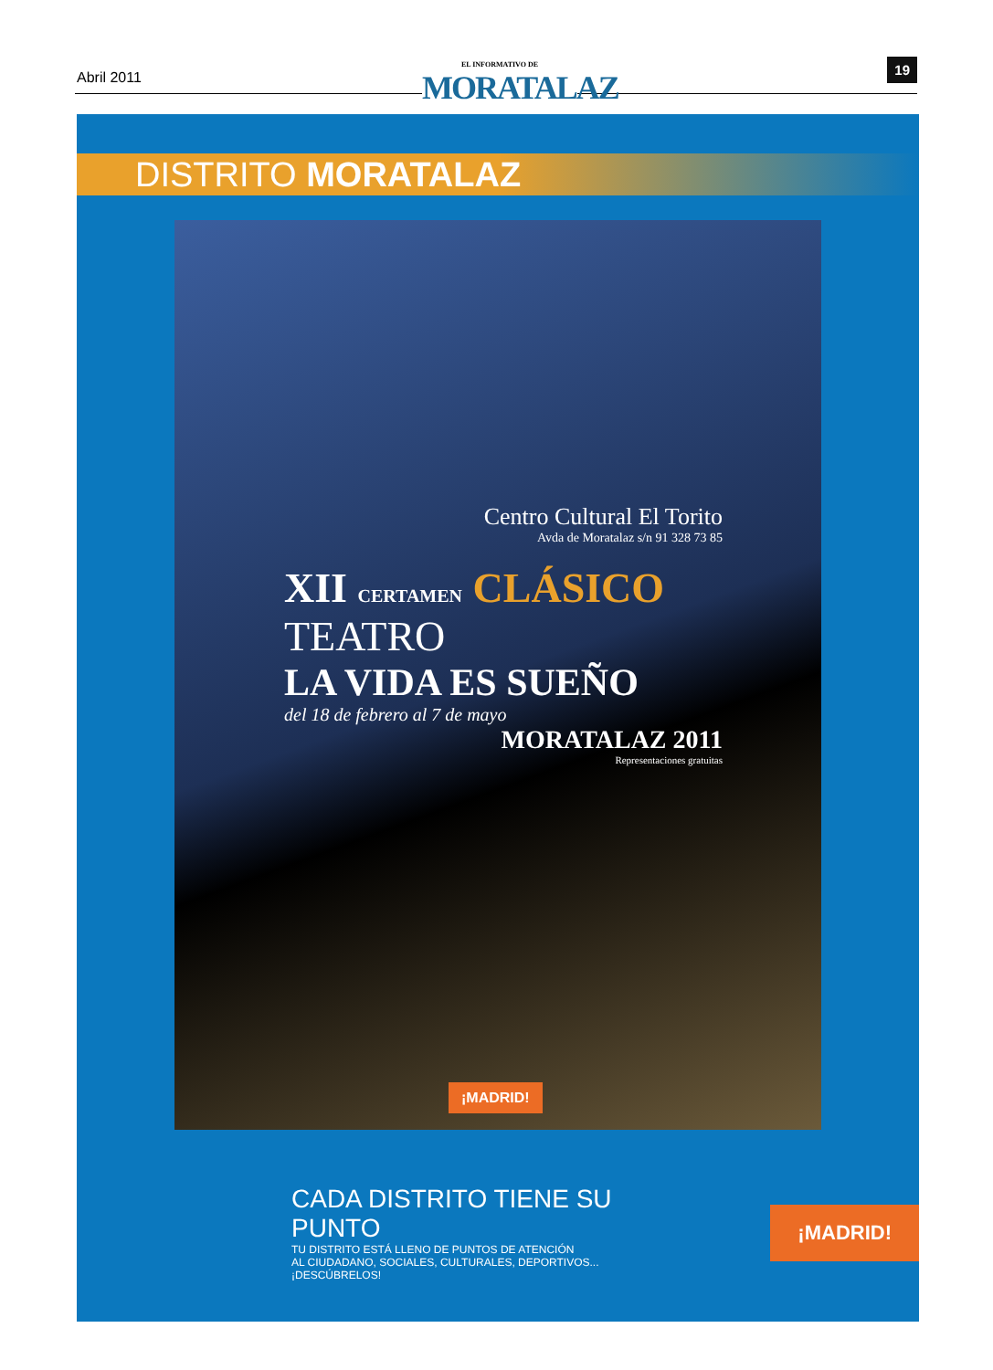Abril 2011
EL INFORMATIVO DE
MORATALAZ
19
DISTRITO MORATALAZ
Centro Cultural El Torito
Avda de Moratalaz s/n 91 328 73 85
XII CERTAMEN CLÁSICO
TEATRO
LA VIDA ES SUEÑO
del 18 de febrero al 7 de mayo
MORATALAZ 2011
Representaciones gratuitas
¡MADRID!
CADA DISTRITO TIENE SU PUNTO
TU DISTRITO ESTÁ LLENO DE PUNTOS DE ATENCIÓN
AL CIUDADANO, SOCIALES, CULTURALES, DEPORTIVOS...
¡DESCÚBRELOS!
¡MADRID!